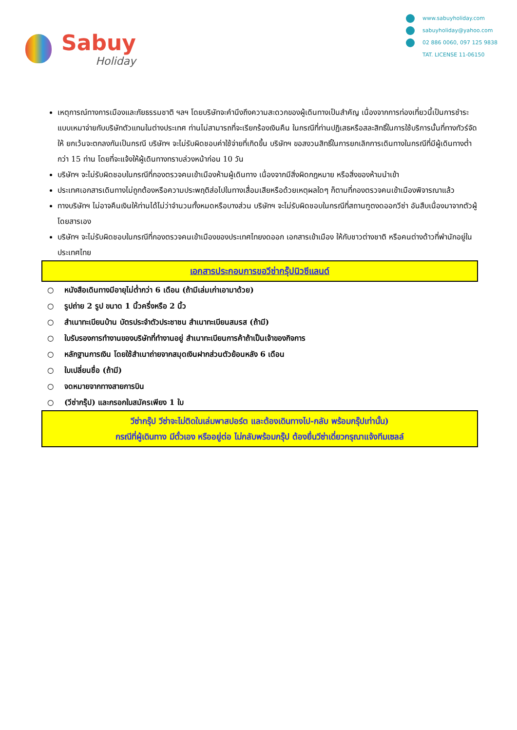Sabuy
Holiday
www.sabuyholiday.com
sabuyholiday@yahoo.com
02 886 0060, 097 125 9838
TAT. LICENSE 11-06150
เหตุการณ์ทางการเมืองและภัยธรรมชาติ ฯลฯ โดยบริษัทจะคำนึงถึงความสะดวกของผู้เดินทางเป็นสำคัญ เนื่องจากการท่องเที่ยวนี้เป็นการชำระแบบเหมาจ่ายกับบริษัทตัวแทนในต่างประเทศ ท่านไม่สามารถที่จะเรียกร้องเงินคืน ในกรณีที่ท่านปฏิเสธหรือสละสิทธิ์ในการใช้บริการนั้นที่ทางทัวร์จัดให้ ยกเว้นจะตกลงกันเป็นกรณี บริษัทฯ จะไม่รับผิดชอบค่าใช้จ่ายที่เกิดขึ้น บริษัทฯ ขอสงวนสิทธิ์ในการยกเลิกการเดินทางในกรณีที่มีผู้เดินทางต่ำกว่า 15 ท่าน โดยที่จะแจ้งให้ผู้เดินทางทราบล่วงหน้าก่อน 10 วัน
บริษัทฯ จะไม่รับผิดชอบในกรณีที่กองตรวจคนเข้าเมืองห้ามผู้เดินทาง เนื่องจากมีสิ่งผิดกฎหมาย หรือสิ่งของห้ามนำเข้า
ประเทศเอกสารเดินทางไม่ถูกต้องหรือความประพฤติส่อไปในทางเสื่อมเสียหรือด้วยเหตุผลใดๆ ก็ตามที่กองตรวจคนเข้าเมืองพิจารณาแล้ว
ทางบริษัทฯ ไม่อาจคืนเงินให้ท่านได้ไม่ว่าจำนวนทั้งหมดหรือบางส่วน บริษัทฯ จะไม่รับผิดชอบในกรณีที่สถานฑูตงดออกวีซ่า อันสืบเนื่องมาจากตัวผู้โดยสารเอง
บริษัทฯ จะไม่รับผิดชอบในกรณีที่กองตรวจคนเข้าเมืองของประเทศไทยงดออก เอกสารเข้าเมือง ให้กับชาวต่างชาติ หรือคนต่างด้าวที่พำนักอยู่ในประเทศไทย
เอกสารประกอบการขอวีซ่ากรุ๊ปนิวซีแลนด์
○ หนังสือเดินทางมีอายุไม่ต่ำกว่า 6 เดือน (ถ้ามีเล่มเก่าเอามาด้วย)
○ รูปถ่าย 2 รูป ขนาด 1 นิ้วครึ่งหรือ 2 นิ้ว
○ สำเนาทะเบียนบ้าน บัตรประจำตัวประชาชน สำเนาทะเบียนสมรส (ถ้ามี)
○ ใบรับรองการทำงานของบริษัทที่ทำงานอยู่ สำเนาทะเบียนการค้าถ้าเป็นเจ้าของกิจการ
○ หลักฐานการเงิน โดยใช้สำเนาถ่ายจากสมุดเงินฝากส่วนตัวย้อนหลัง 6 เดือน
○ ใบเปลี่ยนชื่อ (ถ้ามี)
○ จดหมายจากทางสายการบิน
○ (วีซ่ากรุ๊ป) และกรอกใบสมัครเพียง 1 ใบ
วีซ่ากรุ๊ป วีซ่าจะไม่ติดในเล่มพาสปอร์ต และต้องเดินทางไป-กลับ พร้อมกรุ๊ปเท่านั้น)
กรณีที่ผู้เดินทาง มีตั๋วเอง หรืออยู่ต่อ ไม่กลับพร้อมกรุ๊ป ต้องยื่นวีซ่าเดี่ยวกรุณาแจ้งทีมเซลล์